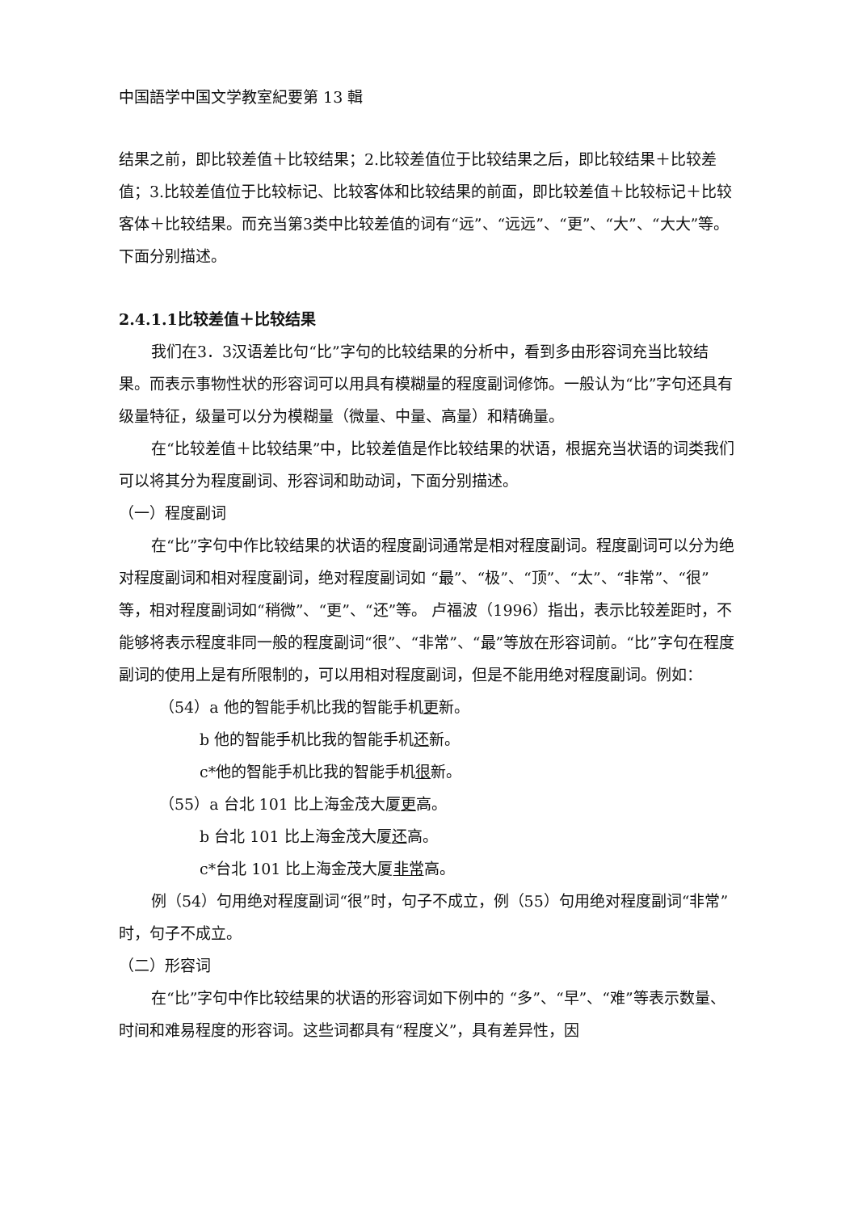中国語学中国文学教室紀要第 13 輯
结果之前，即比较差值＋比较结果；2.比较差值位于比较结果之后，即比较结果＋比较差值；3.比较差值位于比较标记、比较客体和比较结果的前面，即比较差值＋比较标记＋比较客体＋比较结果。而充当第3类中比较差值的词有“远”、“远远”、“更”、“大”、“大大”等。下面分别描述。
2.4.1.1比较差值＋比较结果
我们在3．3汉语差比句“比”字句的比较结果的分析中，看到多由形容词充当比较结果。而表示事物性状的形容词可以用具有模糊量的程度副词修饰。一般认为“比”字句还具有级量特征，级量可以分为模糊量（微量、中量、高量）和精确量。
在“比较差值＋比较结果”中，比较差值是作比较结果的状语，根据充当状语的词类我们可以将其分为程度副词、形容词和助动词，下面分别描述。
（一）程度副词
在“比”字句中作比较结果的状语的程度副词通常是相对程度副词。程度副词可以分为绝对程度副词和相对程度副词，绝对程度副词如 “最”、“极”、“顶”、“太”、“非常”、“很”等，相对程度副词如“稍微”、“更”、“还”等。 卢福波（1996）指出，表示比较差距时，不能够将表示程度非同一般的程度副词“很”、“非常”、“最”等放在形容词前。“比”字句在程度副词的使用上是有所限制的，可以用相对程度副词，但是不能用绝对程度副词。例如：
（54）a 他的智能手机比我的智能手机更新。
b 他的智能手机比我的智能手机还新。
c*他的智能手机比我的智能手机很新。
（55）a 台北 101 比上海金茂大厦更高。
b 台北 101 比上海金茂大厦还高。
c*台北 101 比上海金茂大厦非常高。
例（54）句用绝对程度副词“很”时，句子不成立，例（55）句用绝对程度副词“非常”时，句子不成立。
（二）形容词
在“比”字句中作比较结果的状语的形容词如下例中的 “多”、“早”、“难”等表示数量、时间和难易程度的形容词。这些词都具有“程度义”，具有差异性，因